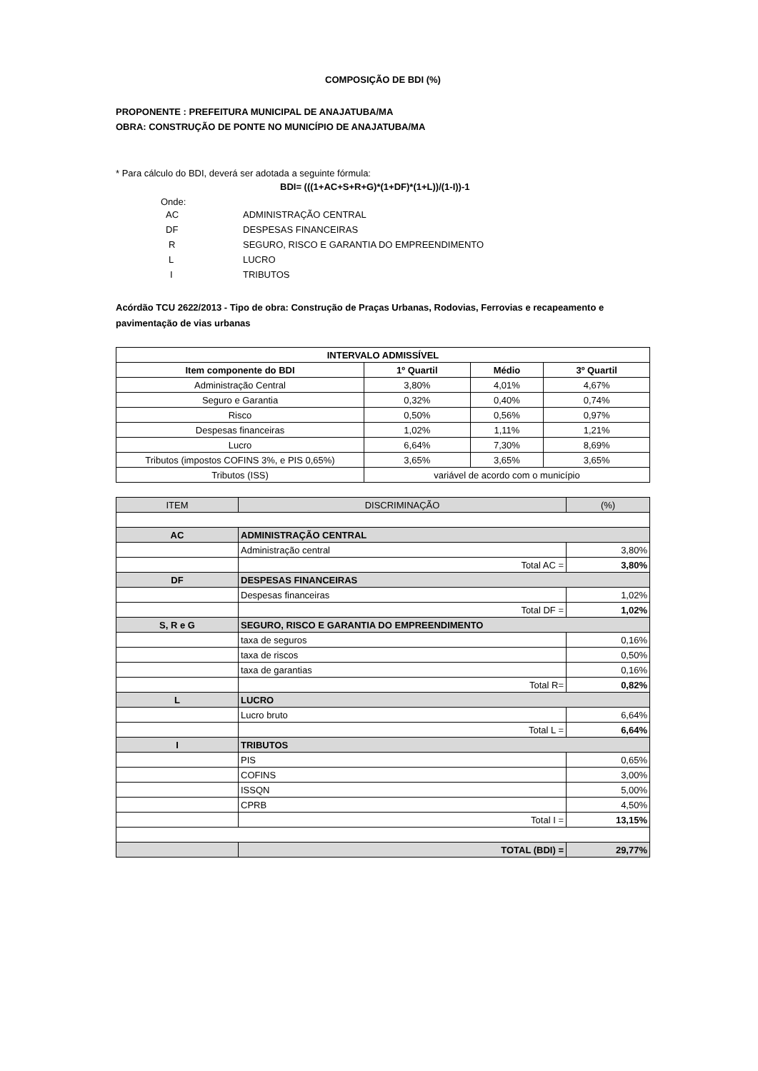COMPOSIÇÃO DE BDI (%)
PROPONENTE : PREFEITURA MUNICIPAL DE ANAJATUBA/MA
OBRA: CONSTRUÇÃO DE PONTE NO MUNICÍPIO DE ANAJATUBA/MA
* Para cálculo do BDI, deverá ser adotada a seguinte fórmula:
BDI= (((1+AC+S+R+G)*(1+DF)*(1+L))/(1-I))-1
Onde:
| AC | ADMINISTRAÇÃO CENTRAL |
| DF | DESPESAS FINANCEIRAS |
| R | SEGURO, RISCO E GARANTIA DO EMPREENDIMENTO |
| L | LUCRO |
| I | TRIBUTOS |
Acórdão TCU 2622/2013 - Tipo de obra: Construção de Praças Urbanas, Rodovias, Ferrovias e recapeamento e pavimentação de vias urbanas
| INTERVALO ADMISSÍVEL | | | |
| --- | --- | --- | --- |
| Item componente do BDI | 1º Quartil | Médio | 3º Quartil |
| Administração Central | 3,80% | 4,01% | 4,67% |
| Seguro e Garantia | 0,32% | 0,40% | 0,74% |
| Risco | 0,50% | 0,56% | 0,97% |
| Despesas financeiras | 1,02% | 1,11% | 1,21% |
| Lucro | 6,64% | 7,30% | 8,69% |
| Tributos (impostos COFINS 3%, e PIS 0,65%) | 3,65% | 3,65% | 3,65% |
| Tributos (ISS) | variável de acordo com o município | | |
| ITEM | DISCRIMINAÇÃO | (%) |
| AC | ADMINISTRAÇÃO CENTRAL | |
| | Administração central | 3,80% |
| | Total AC = | 3,80% |
| DF | DESPESAS FINANCEIRAS | |
| | Despesas financeiras | 1,02% |
| | Total DF = | 1,02% |
| S, R e G | SEGURO, RISCO E GARANTIA DO EMPREENDIMENTO | |
| | taxa de seguros | 0,16% |
| | taxa de riscos | 0,50% |
| | taxa de garantias | 0,16% |
| | Total R= | 0,82% |
| L | LUCRO | |
| | Lucro bruto | 6,64% |
| | Total L = | 6,64% |
| I | TRIBUTOS | |
| | PIS | 0,65% |
| | COFINS | 3,00% |
| | ISSQN | 5,00% |
| | CPRB | 4,50% |
| | Total I = | 13,15% |
| | TOTAL (BDI) = | 29,77% |